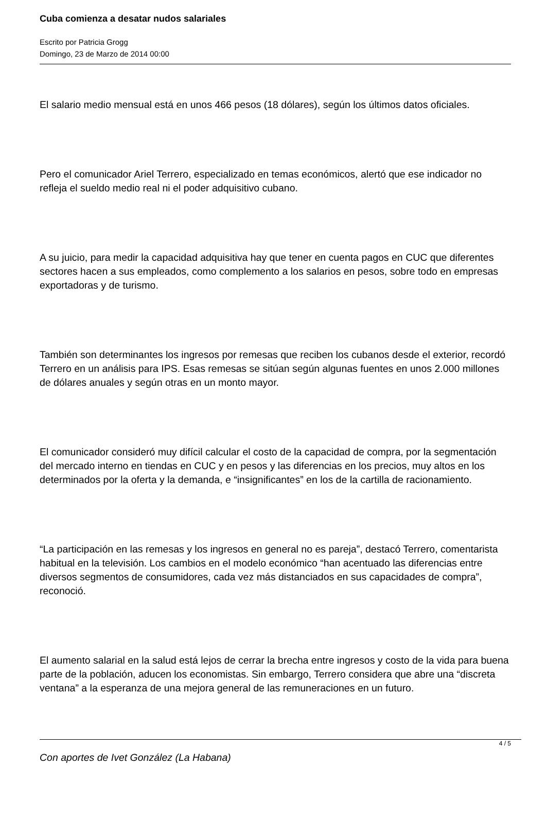Cuba comienza a desatar nudos salariales
Escrito por Patricia Grogg
Domingo, 23 de Marzo de 2014 00:00
El salario medio mensual está en unos 466 pesos (18 dólares), según los últimos datos oficiales.
Pero el comunicador Ariel Terrero, especializado en temas económicos, alertó que ese indicador no refleja el sueldo medio real ni el poder adquisitivo cubano.
A su juicio, para medir la capacidad adquisitiva hay que tener en cuenta pagos en CUC que diferentes sectores hacen a sus empleados, como complemento a los salarios en pesos, sobre todo en empresas exportadoras y de turismo.
También son determinantes los ingresos por remesas que reciben los cubanos desde el exterior, recordó Terrero en un análisis para IPS. Esas remesas se sitúan según algunas fuentes en unos 2.000 millones de dólares anuales y según otras en un monto mayor.
El comunicador consideró muy difícil calcular el costo de la capacidad de compra, por la segmentación del mercado interno en tiendas en CUC y en pesos y las diferencias en los precios, muy altos en los determinados por la oferta y la demanda, e “insignificantes” en los de la cartilla de racionamiento.
“La participación en las remesas y los ingresos en general no es pareja”, destacó Terrero, comentarista habitual en la televisión. Los cambios en el modelo económico “han acentuado las diferencias entre diversos segmentos de consumidores, cada vez más distanciados en sus capacidades de compra”, reconoció.
El aumento salarial en la salud está lejos de cerrar la brecha entre ingresos y costo de la vida para buena parte de la población, aducen los economistas. Sin embargo, Terrero considera que abre una “discreta ventana” a la esperanza de una mejora general de las remuneraciones en un futuro.
Con aportes de Ivet González (La Habana)
4 / 5